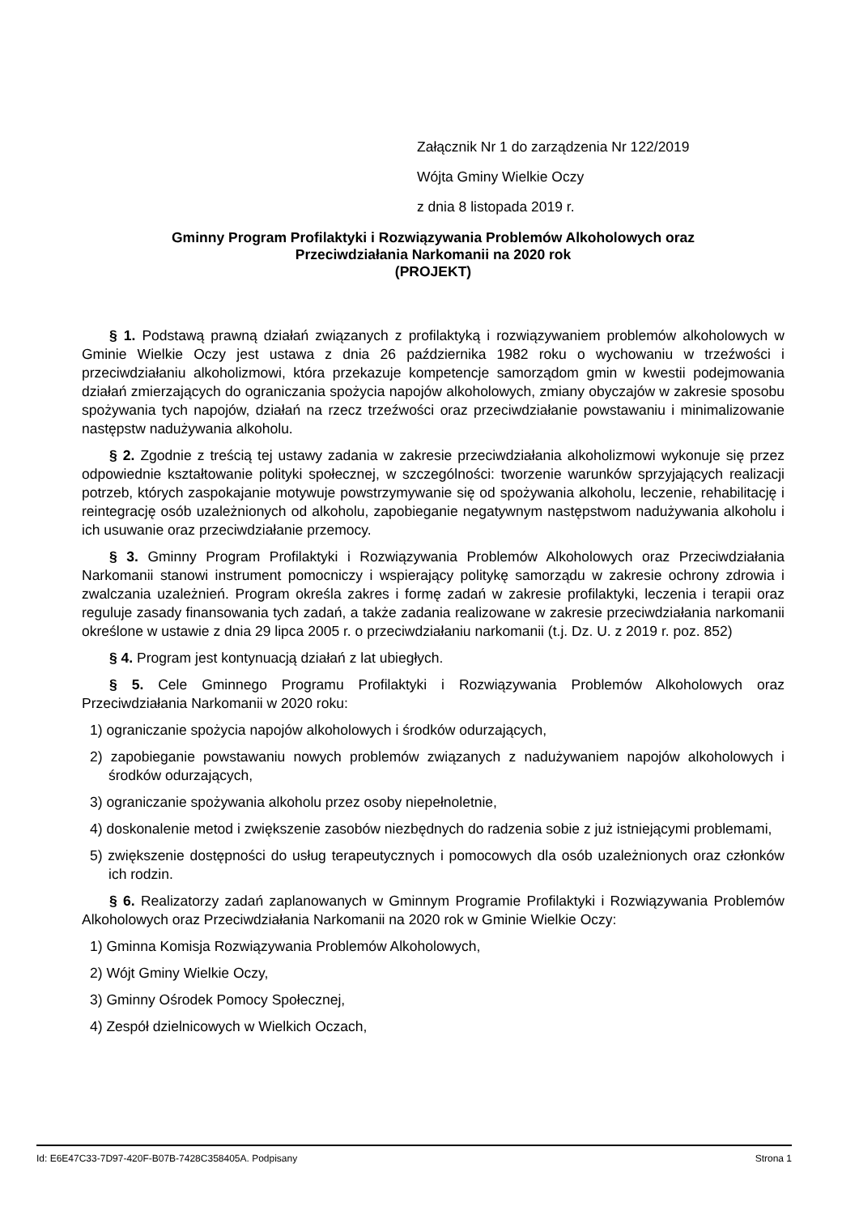Załącznik Nr 1 do zarządzenia Nr 122/2019
Wójta Gminy Wielkie Oczy
z dnia 8 listopada 2019 r.
Gminny Program Profilaktyki i Rozwiązywania Problemów Alkoholowych oraz
Przeciwdziałania Narkomanii na 2020 rok
(PROJEKT)
§ 1. Podstawą prawną działań związanych z profilaktyką i rozwiązywaniem problemów alkoholowych w Gminie Wielkie Oczy jest ustawa z dnia 26 października 1982 roku o wychowaniu w trzeźwości i przeciwdziałaniu alkoholizmowi, która przekazuje kompetencje samorządom gmin w kwestii podejmowania działań zmierzających do ograniczania spożycia napojów alkoholowych, zmiany obyczajów w zakresie sposobu spożywania tych napojów, działań na rzecz trzeźwości oraz przeciwdziałanie powstawaniu i minimalizowanie następstw nadużywania alkoholu.
§ 2. Zgodnie z treścią tej ustawy zadania w zakresie przeciwdziałania alkoholizmowi wykonuje się przez odpowiednie kształtowanie polityki społecznej, w szczególności: tworzenie warunków sprzyjających realizacji potrzeb, których zaspokajanie motywuje powstrzymywanie się od spożywania alkoholu, leczenie, rehabilitację i reintegrację osób uzależnionych od alkoholu, zapobieganie negatywnym następstwom nadużywania alkoholu i ich usuwanie oraz przeciwdziałanie przemocy.
§ 3. Gminny Program Profilaktyki i Rozwiązywania Problemów Alkoholowych oraz Przeciwdziałania Narkomanii stanowi instrument pomocniczy i wspierający politykę samorządu w zakresie ochrony zdrowia i zwalczania uzależnień. Program określa zakres i formę zadań w zakresie profilaktyki, leczenia i terapii oraz reguluje zasady finansowania tych zadań, a także zadania realizowane w zakresie przeciwdziałania narkomanii określone w ustawie z dnia 29 lipca 2005 r. o przeciwdziałaniu narkomanii (t.j. Dz. U. z 2019 r. poz. 852)
§ 4. Program jest kontynuacją działań z lat ubiegłych.
§ 5. Cele Gminnego Programu Profilaktyki i Rozwiązywania Problemów Alkoholowych oraz Przeciwdziałania Narkomanii w 2020 roku:
1) ograniczanie spożycia napojów alkoholowych i środków odurzających,
2) zapobieganie powstawaniu nowych problemów związanych z nadużywaniem napojów alkoholowych i środków odurzających,
3) ograniczanie spożywania alkoholu przez osoby niepełnoletnie,
4) doskonalenie metod i zwiększenie zasobów niezbędnych do radzenia sobie z już istniejącymi problemami,
5) zwiększenie dostępności do usług terapeutycznych i pomocowych dla osób uzależnionych oraz członków ich rodzin.
§ 6. Realizatorzy zadań zaplanowanych w Gminnym Programie Profilaktyki i Rozwiązywania Problemów Alkoholowych oraz Przeciwdziałania Narkomanii na 2020 rok w Gminie Wielkie Oczy:
1) Gminna Komisja Rozwiązywania Problemów Alkoholowych,
2) Wójt Gminy Wielkie Oczy,
3) Gminny Ośrodek Pomocy Społecznej,
4) Zespół dzielnicowych w Wielkich Oczach,
Id: E6E47C33-7D97-420F-B07B-7428C358405A. Podpisany Strona 1